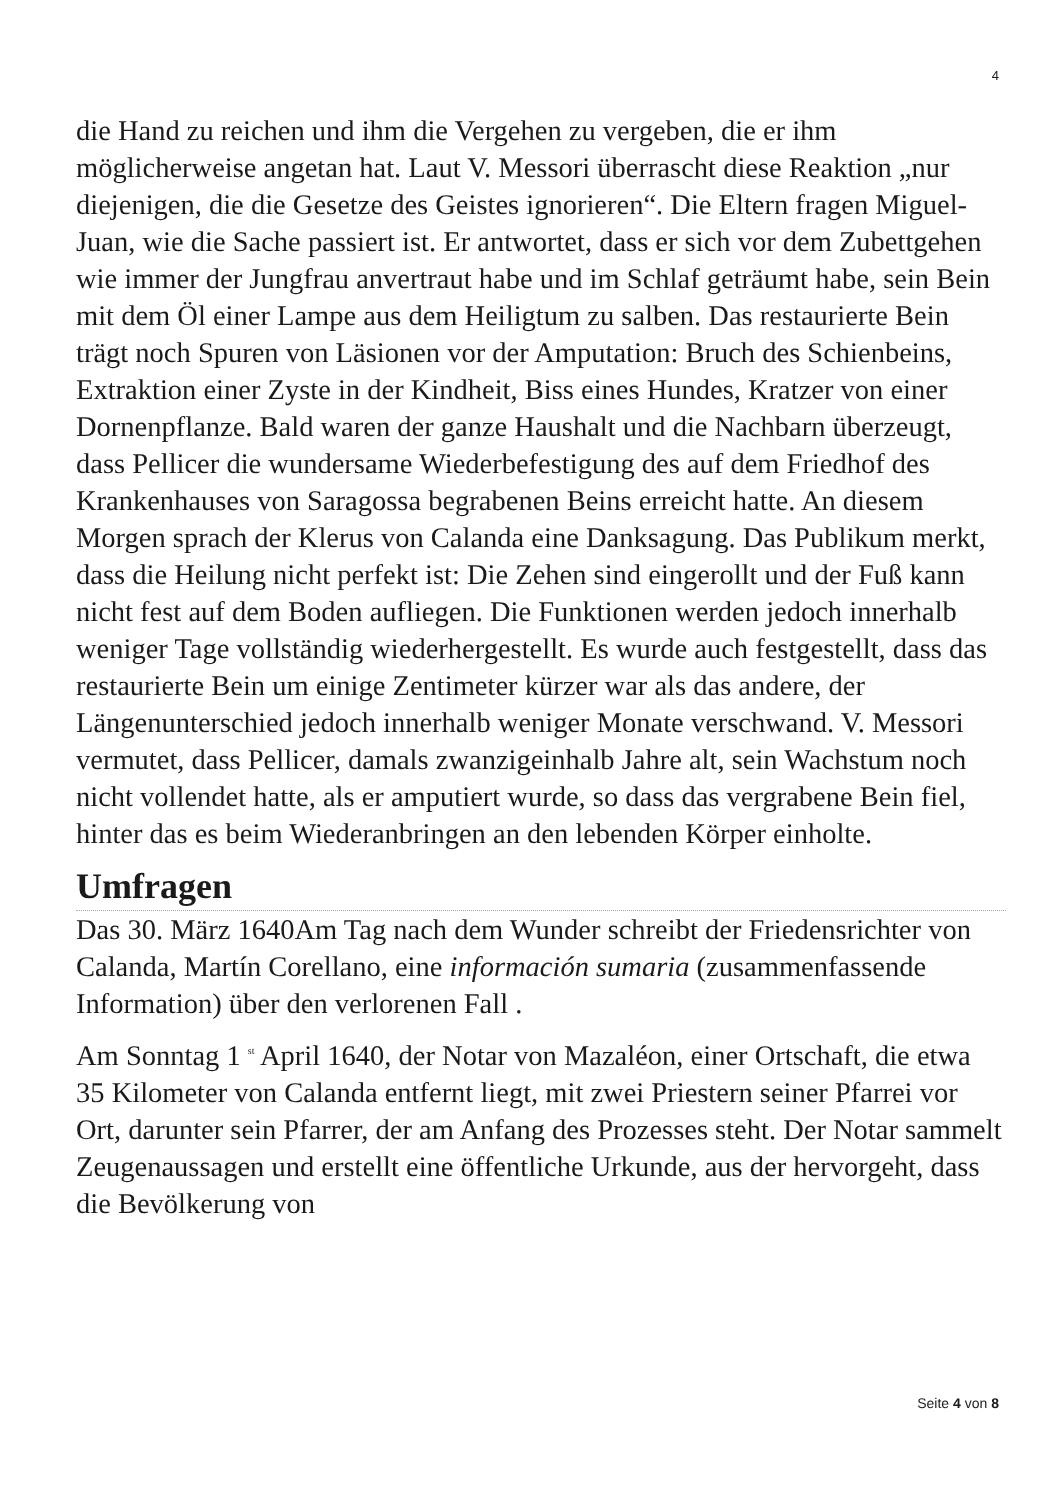4
die Hand zu reichen und ihm die Vergehen zu vergeben, die er ihm möglicherweise angetan hat. Laut V. Messori überrascht diese Reaktion „nur diejenigen, die die Gesetze des Geistes ignorieren“. Die Eltern fragen Miguel-Juan, wie die Sache passiert ist. Er antwortet, dass er sich vor dem Zubettgehen wie immer der Jungfrau anvertraut habe und im Schlaf geträumt habe, sein Bein mit dem Öl einer Lampe aus dem Heiligtum zu salben. Das restaurierte Bein trägt noch Spuren von Läsionen vor der Amputation: Bruch des Schienbeins, Extraktion einer Zyste in der Kindheit, Biss eines Hundes, Kratzer von einer Dornenpflanze. Bald waren der ganze Haushalt und die Nachbarn überzeugt, dass Pellicer die wundersame Wiederbefestigung des auf dem Friedhof des Krankenhauses von Saragossa begrabenen Beins erreicht hatte. An diesem Morgen sprach der Klerus von Calanda eine Danksagung. Das Publikum merkt, dass die Heilung nicht perfekt ist: Die Zehen sind eingerollt und der Fuß kann nicht fest auf dem Boden aufliegen. Die Funktionen werden jedoch innerhalb weniger Tage vollständig wiederhergestellt. Es wurde auch festgestellt, dass das restaurierte Bein um einige Zentimeter kürzer war als das andere, der Längenunterschied jedoch innerhalb weniger Monate verschwand. V. Messori vermutet, dass Pellicer, damals zwanzigeinhalb Jahre alt, sein Wachstum noch nicht vollendet hatte, als er amputiert wurde, so dass das vergrabene Bein fiel, hinter das es beim Wiederanbringen an den lebenden Körper einholte.
Umfragen
Das 30. März 1640Am Tag nach dem Wunder schreibt der Friedensrichter von Calanda, Martín Corellano, eine información sumaria (zusammenfassende Information) über den verlorenen Fall .
Am Sonntag 1 <sup>st</sup> April 1640, der Notar von Mazaléon, einer Ortschaft, die etwa 35 Kilometer von Calanda entfernt liegt, mit zwei Priestern seiner Pfarrei vor Ort, darunter sein Pfarrer, der am Anfang des Prozesses steht. Der Notar sammelt Zeugenaussagen und erstellt eine öffentliche Urkunde, aus der hervorgeht, dass die Bevölkerung von
Seite 4 von 8